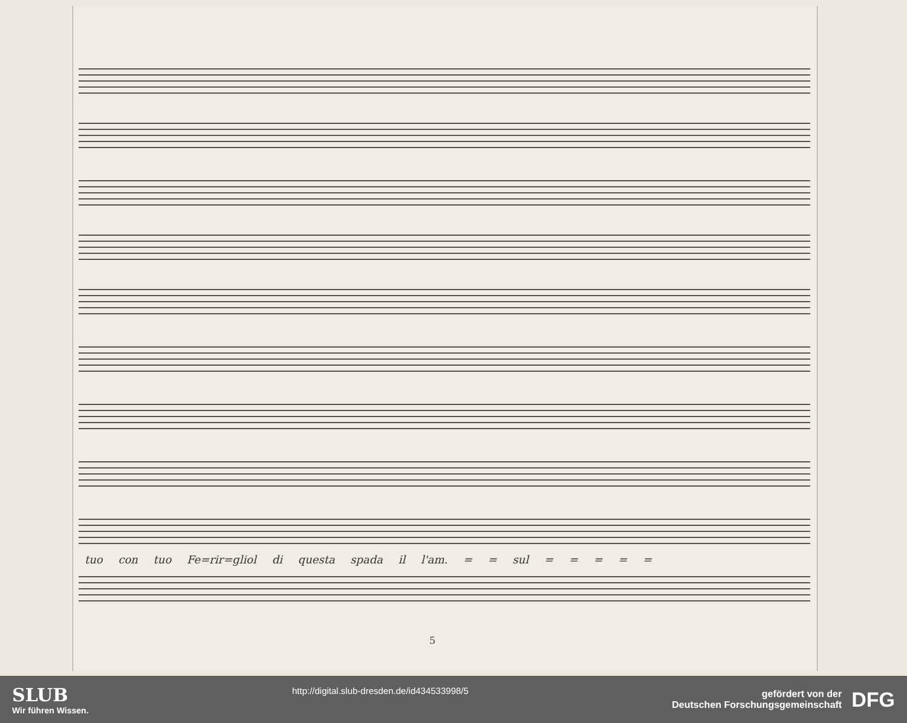tuo con tuo Fe=rir=gliol di questa spada il l'am. = = sul = = = = =
5
SLUB
Wir führen Wissen.
http://digital.slub-dresden.de/id434533998/5
gefördert von der
Deutschen Forschungsgemeinschaft
DFG